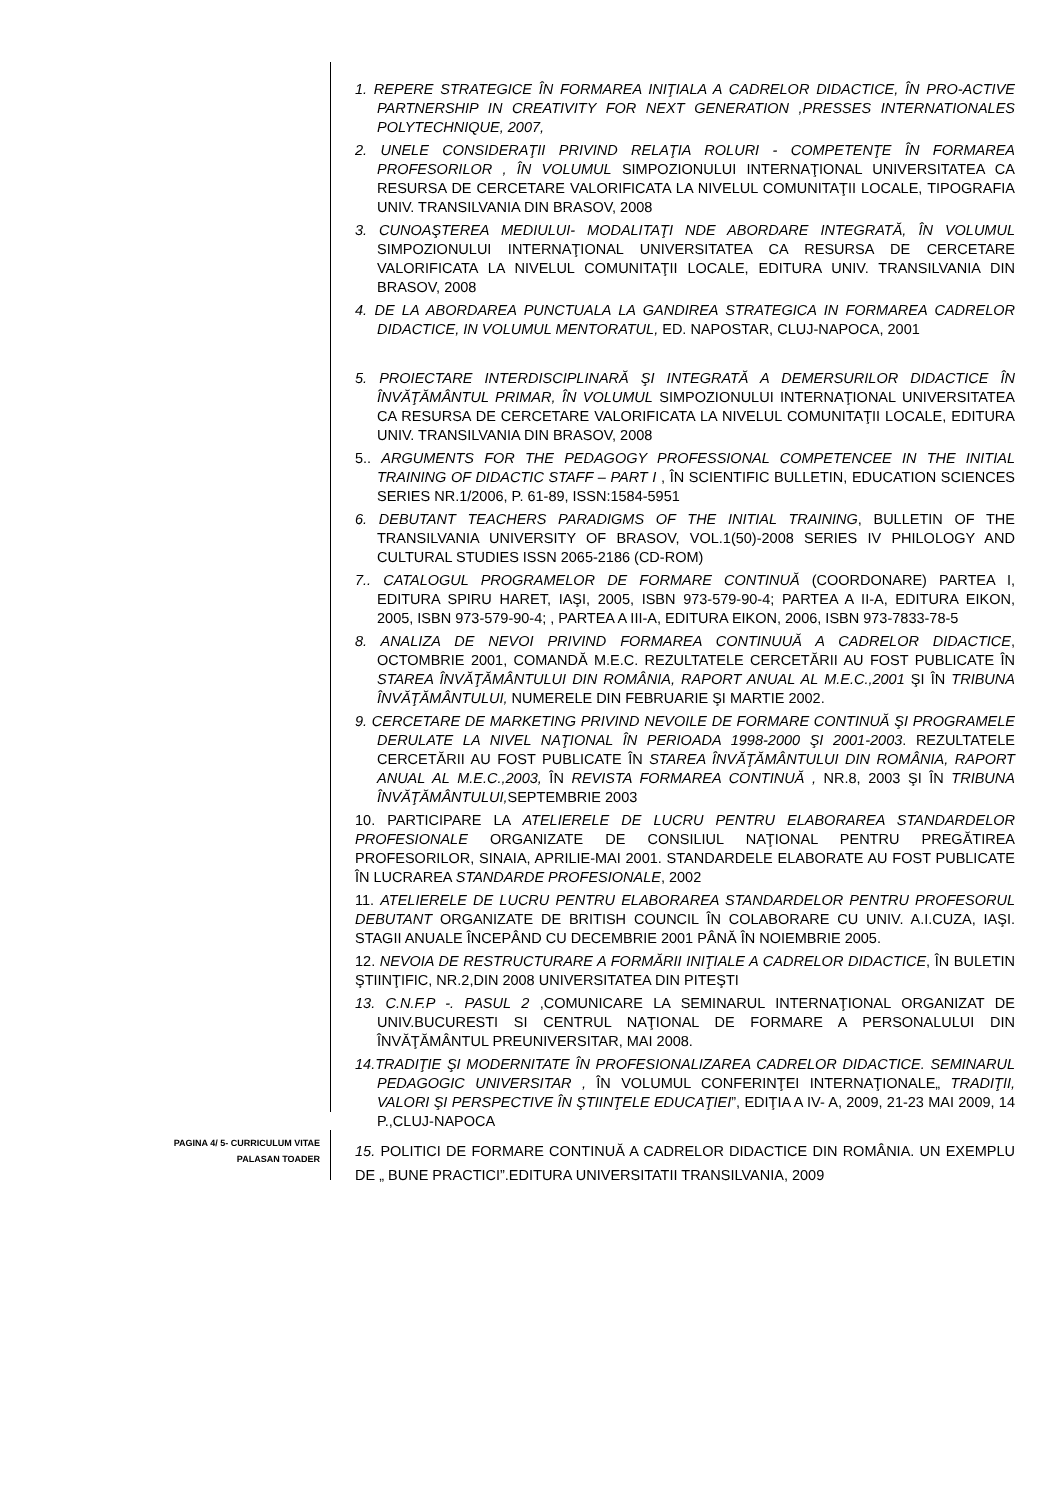1. REPERE STRATEGICE ÎN FORMAREA INIŢIALA A CADRELOR DIDACTICE, ÎN PRO-ACTIVE PARTNERSHIP IN CREATIVITY FOR NEXT GENERATION ,PRESSES INTERNATIONALES POLYTECHNIQUE, 2007,
2. UNELE CONSIDERAŢII PRIVIND RELAŢIA ROLURI - COMPETENŢE ÎN FORMAREA PROFESORILOR , ÎN VOLUMUL SIMPOZIONULUI INTERNAŢIONAL UNIVERSITATEA CA RESURSA DE CERCETARE VALORIFICATA LA NIVELUL COMUNITAŢII LOCALE, TIPOGRAFIA UNIV. TRANSILVANIA DIN BRASOV, 2008
3. CUNOAŞTEREA MEDIULUI- MODALITAŢI NDE ABORDARE INTEGRATĂ, ÎN VOLUMUL SIMPOZIONULUI INTERNAŢIONAL UNIVERSITATEA CA RESURSA DE CERCETARE VALORIFICATA LA NIVELUL COMUNITAŢII LOCALE, EDITURA UNIV. TRANSILVANIA DIN BRASOV, 2008
4. DE LA ABORDAREA PUNCTUALA LA GANDIREA STRATEGICA IN FORMAREA CADRELOR DIDACTICE, IN VOLUMUL MENTORATUL, ED. NAPOSTAR, CLUJ-NAPOCA, 2001
5. PROIECTARE INTERDISCIPLINARĂ ŞI INTEGRATĂ A DEMERSURILOR DIDACTICE ÎN ÎNVĂŢĂMÂNTUL PRIMAR, ÎN VOLUMUL SIMPOZIONULUI INTERNAŢIONAL UNIVERSITATEA CA RESURSA DE CERCETARE VALORIFICATA LA NIVELUL COMUNITAŢII LOCALE, EDITURA UNIV. TRANSILVANIA DIN BRASOV, 2008
5.. ARGUMENTS FOR THE PEDAGOGY PROFESSIONAL COMPETENCEE IN THE INITIAL TRAINING OF DIDACTIC STAFF – PART I , ÎN SCIENTIFIC BULLETIN, EDUCATION SCIENCES SERIES NR.1/2006, P. 61-89, ISSN:1584-5951
6. DEBUTANT TEACHERS PARADIGMS OF THE INITIAL TRAINING, BULLETIN OF THE TRANSILVANIA UNIVERSITY OF BRASOV, VOL.1(50)-2008 SERIES IV PHILOLOGY AND CULTURAL STUDIES ISSN 2065-2186 (CD-ROM)
7.. CATALOGUL PROGRAMELOR DE FORMARE CONTINUĂ (COORDONARE) PARTEA I, EDITURA SPIRU HARET, IAŞI, 2005, ISBN 973-579-90-4; PARTEA A II-A, EDITURA EIKON, 2005, ISBN 973-579-90-4; , PARTEA A III-A, EDITURA EIKON, 2006, ISBN 973-7833-78-5
8. ANALIZA DE NEVOI PRIVIND FORMAREA CONTINUUĂ A CADRELOR DIDACTICE, OCTOMBRIE 2001, COMANDĂ M.E.C. REZULTATELE CERCETĂRII AU FOST PUBLICATE ÎN STAREA ÎNVĂŢĂMÂNTULUI DIN ROMÂNIA, RAPORT ANUAL AL M.E.C.,2001 ŞI ÎN TRIBUNA ÎNVĂŢĂMÂNTULUI, NUMERELE DIN FEBRUARIE ŞI MARTIE 2002.
9. CERCETARE DE MARKETING PRIVIND NEVOILE DE FORMARE CONTINUĂ ŞI PROGRAMELE DERULATE LA NIVEL NAŢIONAL ÎN PERIOADA 1998-2000 ŞI 2001-2003. REZULTATELE CERCETĂRII AU FOST PUBLICATE ÎN STAREA ÎNVĂŢĂMÂNTULUI DIN ROMÂNIA, RAPORT ANUAL AL M.E.C.,2003, ÎN REVISTA FORMAREA CONTINUĂ , NR.8, 2003 ŞI ÎN TRIBUNA ÎNVĂŢĂMÂNTULUI, SEPTEMBRIE 2003
10. PARTICIPARE LA ATELIERELE DE LUCRU PENTRU ELABORAREA STANDARDELOR PROFESIONALE ORGANIZATE DE CONSILIUL NAŢIONAL PENTRU PREGĂTIREA PROFESORILOR, SINAIA, APRILIE-MAI 2001. STANDARDELE ELABORATE AU FOST PUBLICATE ÎN LUCRAREA STANDARDE PROFESIONALE, 2002
11. ATELIERELE DE LUCRU PENTRU ELABORAREA STANDARDELOR PENTRU PROFESORUL DEBUTANT ORGANIZATE DE BRITISH COUNCIL ÎN COLABORARE CU UNIV. A.I.CUZA, IAŞI. STAGII ANUALE ÎNCEPÂND CU DECEMBRIE 2001 PÂNĂ ÎN NOIEMBRIE 2005.
12. NEVOIA DE RESTRUCTURARE A FORMĂRII INIŢIALE A CADRELOR DIDACTICE, ÎN BULETIN ŞTIINŢIFIC, NR.2,DIN 2008 UNIVERSITATEA DIN PITEŞTI
13. C.N.F.P -. PASUL 2 ,COMUNICARE LA SEMINARUL INTERNAŢIONAL ORGANIZAT DE UNIV.BUCURESTI SI CENTRUL NAŢIONAL DE FORMARE A PERSONALULUI DIN ÎNVĂŢĂMÂNTUL PREUNIVERSITAR, MAI 2008.
14.TRADIŢIE ŞI MODERNITATE ÎN PROFESIONALIZAREA CADRELOR DIDACTICE. SEMINARUL PEDAGOGIC UNIVERSITAR , ÎN VOLUMUL CONFERINŢEI INTERNAŢIONALE„ TRADIŢII, VALORI ŞI PERSPECTIVE ÎN ŞTIINŢELE EDUCAŢIEI”, EDIŢIA A IV- A, 2009, 21-23 MAI 2009, 14 P.,CLUJ-NAPOCA
15. POLITICI DE FORMARE CONTINUĂ A CADRELOR DIDACTICE DIN ROMÂNIA. UN EXEMPLU DE „ BUNE PRACTICI”.EDITURA UNIVERSITATII TRANSILVANIA, 2009
PAGINA 4/ 5- CURRICULUM VITAE
PALASAN TOADER